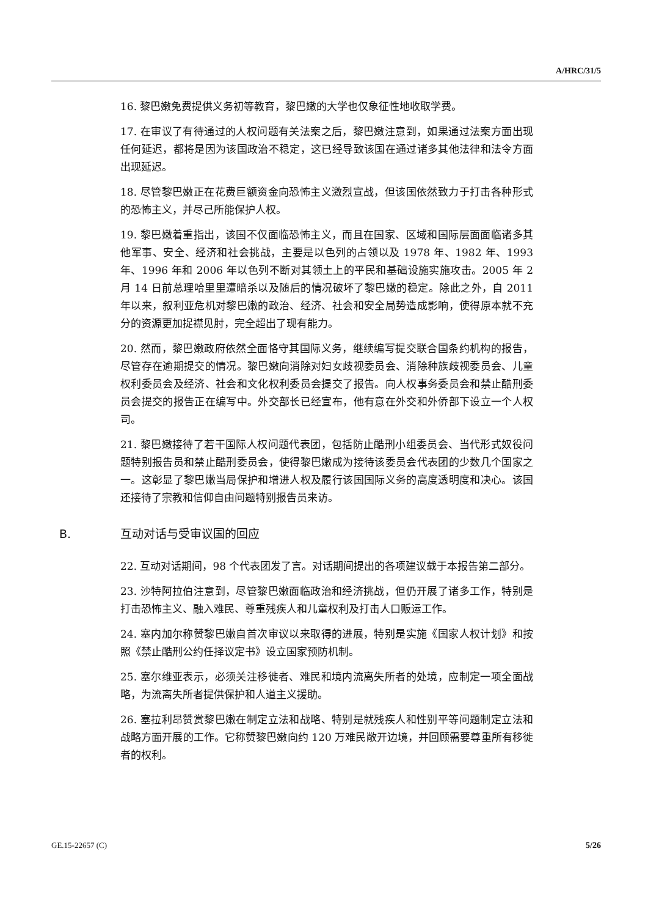A/HRC/31/5
16. 黎巴嫩免费提供义务初等教育，黎巴嫩的大学也仅象征性地收取学费。
17. 在审议了有待通过的人权问题有关法案之后，黎巴嫩注意到，如果通过法案方面出现任何延迟，都将是因为该国政治不稳定，这已经导致该国在通过诸多其他法律和法令方面出现延迟。
18. 尽管黎巴嫩正在花费巨额资金向恐怖主义激烈宣战，但该国依然致力于打击各种形式的恐怖主义，并尽己所能保护人权。
19. 黎巴嫩着重指出，该国不仅面临恐怖主义，而且在国家、区域和国际层面面临诸多其他军事、安全、经济和社会挑战，主要是以色列的占领以及 1978 年、1982 年、1993 年、1996 年和 2006 年以色列不断对其领土上的平民和基础设施实施攻击。2005 年 2 月 14 日前总理哈里里遭暗杀以及随后的情况破坏了黎巴嫩的稳定。除此之外，自 2011 年以来，叙利亚危机对黎巴嫩的政治、经济、社会和安全局势造成影响，使得原本就不充分的资源更加捉襟见肘，完全超出了现有能力。
20. 然而，黎巴嫩政府依然全面恪守其国际义务，继续编写提交联合国条约机构的报告，尽管存在逾期提交的情况。黎巴嫩向消除对妇女歧视委员会、消除种族歧视委员会、儿童权利委员会及经济、社会和文化权利委员会提交了报告。向人权事务委员会和禁止酷刑委员会提交的报告正在编写中。外交部长已经宣布，他有意在外交和外侨部下设立一个人权司。
21. 黎巴嫩接待了若干国际人权问题代表团，包括防止酷刑小组委员会、当代形式奴役问题特别报告员和禁止酷刑委员会，使得黎巴嫩成为接待该委员会代表团的少数几个国家之一。这彰显了黎巴嫩当局保护和增进人权及履行该国国际义务的高度透明度和决心。该国还接待了宗教和信仰自由问题特别报告员来访。
B. 互动对话与受审议国的回应
22. 互动对话期间，98 个代表团发了言。对话期间提出的各项建议载于本报告第二部分。
23. 沙特阿拉伯注意到，尽管黎巴嫩面临政治和经济挑战，但仍开展了诸多工作，特别是打击恐怖主义、融入难民、尊重残疾人和儿童权利及打击人口贩运工作。
24. 塞内加尔称赞黎巴嫩自首次审议以来取得的进展，特别是实施《国家人权计划》和按照《禁止酷刑公约任择议定书》设立国家预防机制。
25. 塞尔维亚表示，必须关注移徙者、难民和境内流离失所者的处境，应制定一项全面战略，为流离失所者提供保护和人道主义援助。
26. 塞拉利昂赞赏黎巴嫩在制定立法和战略、特别是就残疾人和性别平等问题制定立法和战略方面开展的工作。它称赞黎巴嫩向约 120 万难民敞开边境，并回顾需要尊重所有移徙者的权利。
GE.15-22657 (C) 5/26